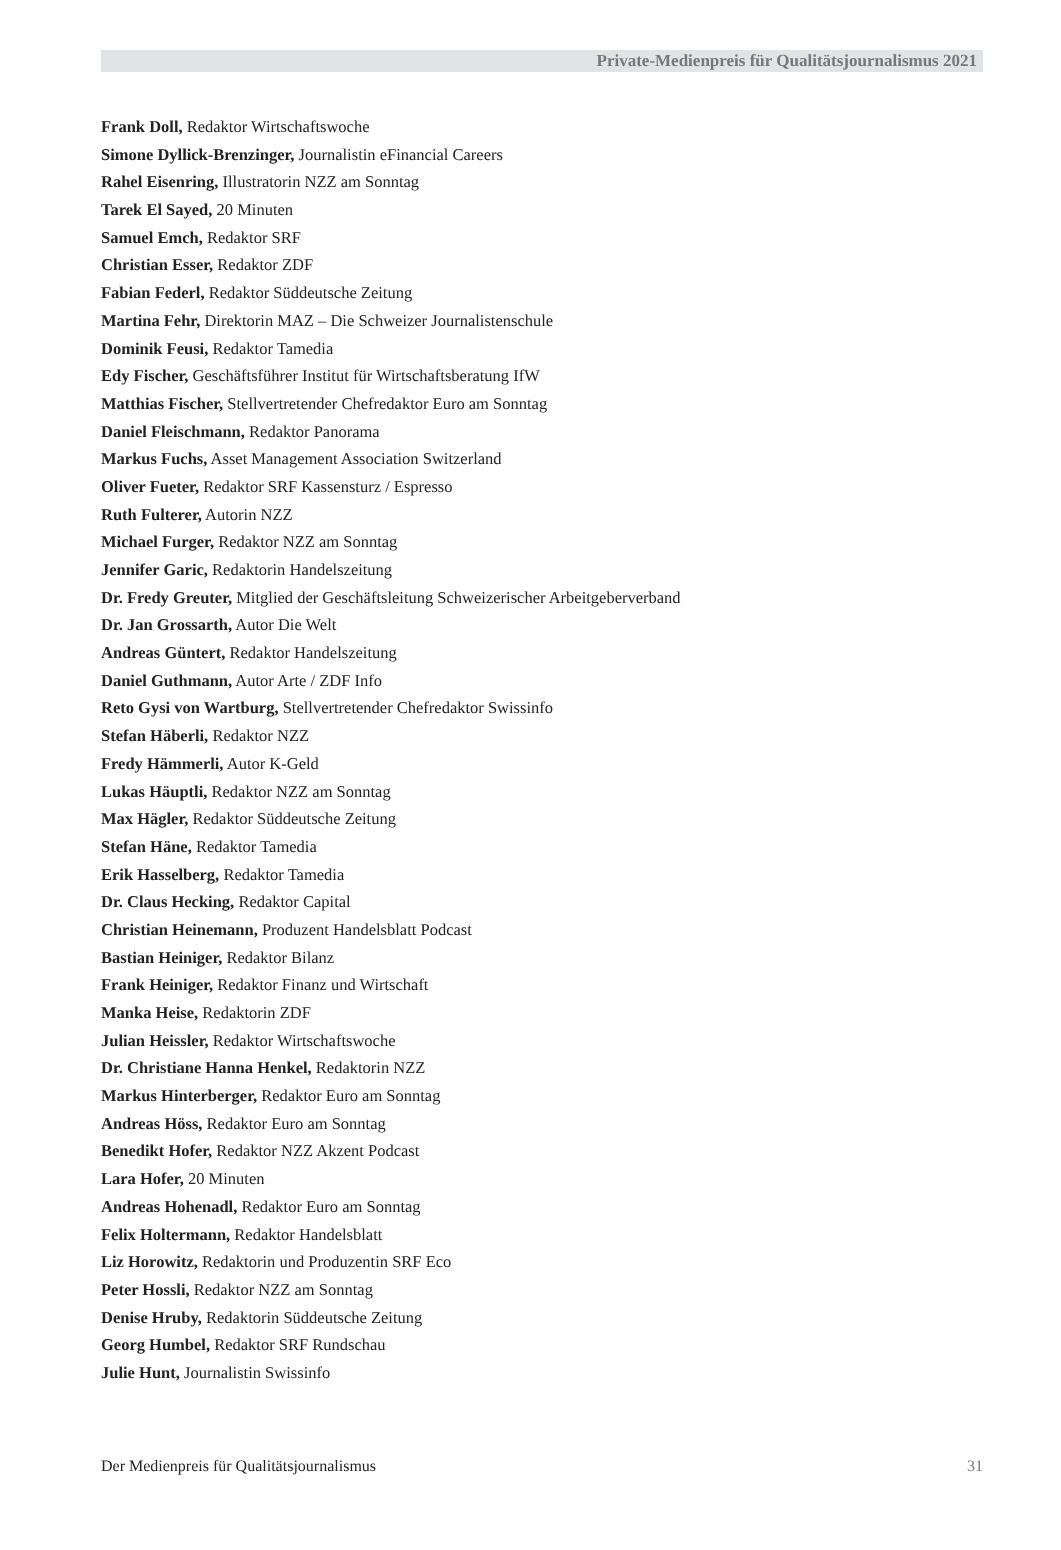Private-Medienpreis für Qualitätsjournalismus 2021
Frank Doll, Redaktor Wirtschaftswoche
Simone Dyllick-Brenzinger, Journalistin eFinancial Careers
Rahel Eisenring, Illustratorin NZZ am Sonntag
Tarek El Sayed, 20 Minuten
Samuel Emch, Redaktor SRF
Christian Esser, Redaktor ZDF
Fabian Federl, Redaktor Süddeutsche Zeitung
Martina Fehr, Direktorin MAZ – Die Schweizer Journalistenschule
Dominik Feusi, Redaktor Tamedia
Edy Fischer, Geschäftsführer Institut für Wirtschaftsberatung IfW
Matthias Fischer, Stellvertretender Chefredaktor Euro am Sonntag
Daniel Fleischmann, Redaktor Panorama
Markus Fuchs, Asset Management Association Switzerland
Oliver Fueter, Redaktor SRF Kassensturz / Espresso
Ruth Fulterer, Autorin NZZ
Michael Furger, Redaktor NZZ am Sonntag
Jennifer Garic, Redaktorin Handelszeitung
Dr. Fredy Greuter, Mitglied der Geschäftsleitung Schweizerischer Arbeitgeberverband
Dr. Jan Grossarth, Autor Die Welt
Andreas Güntert, Redaktor Handelszeitung
Daniel Guthmann, Autor Arte / ZDF Info
Reto Gysi von Wartburg, Stellvertretender Chefredaktor Swissinfo
Stefan Häberli, Redaktor NZZ
Fredy Hämmerli, Autor K-Geld
Lukas Häuptli, Redaktor NZZ am Sonntag
Max Hägler, Redaktor Süddeutsche Zeitung
Stefan Häne, Redaktor Tamedia
Erik Hasselberg, Redaktor Tamedia
Dr. Claus Hecking, Redaktor Capital
Christian Heinemann, Produzent Handelsblatt Podcast
Bastian Heiniger, Redaktor Bilanz
Frank Heiniger, Redaktor Finanz und Wirtschaft
Manka Heise, Redaktorin ZDF
Julian Heissler, Redaktor Wirtschaftswoche
Dr. Christiane Hanna Henkel, Redaktorin NZZ
Markus Hinterberger, Redaktor Euro am Sonntag
Andreas Höss, Redaktor Euro am Sonntag
Benedikt Hofer, Redaktor NZZ Akzent Podcast
Lara Hofer, 20 Minuten
Andreas Hohenadl, Redaktor Euro am Sonntag
Felix Holtermann, Redaktor Handelsblatt
Liz Horowitz, Redaktorin und Produzentin SRF Eco
Peter Hossli, Redaktor NZZ am Sonntag
Denise Hruby, Redaktorin Süddeutsche Zeitung
Georg Humbel, Redaktor SRF Rundschau
Julie Hunt, Journalistin Swissinfo
Der Medienpreis für Qualitätsjournalismus 31